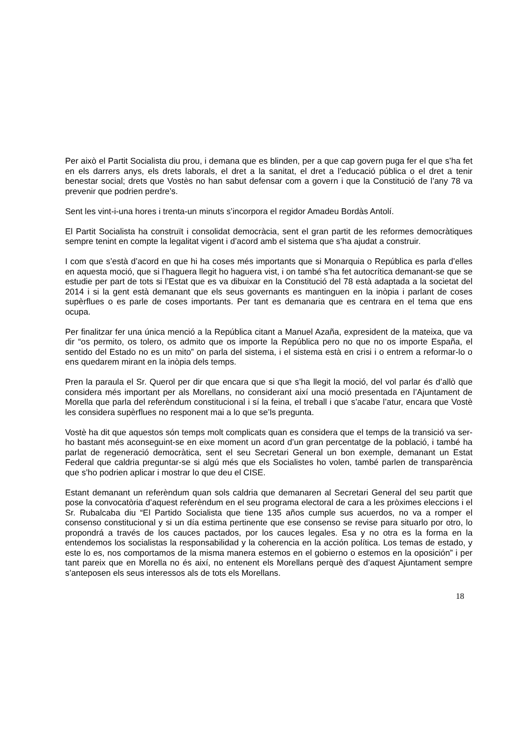Per això el Partit Socialista diu prou, i demana que es blinden, per a que cap govern puga fer el que s’ha fet en els darrers anys, els drets laborals, el dret a la sanitat, el dret a l’educació pública o el dret a tenir benestar social; drets que Vostès no han sabut defensar com a govern i que la Constitució de l’any 78 va prevenir que podrien perdre’s.
Sent les vint-i-una hores i trenta-un minuts s’incorpora el regidor Amadeu Bordàs Antolí.
El Partit Socialista ha construït i consolidat democràcia, sent el gran partit de les reformes democràtiques sempre tenint en compte la legalitat vigent i d’acord amb el sistema que s’ha ajudat a construir.
I com que s’està d’acord en que hi ha coses més importants que si Monarquia o República es parla d’elles en aquesta moció, que si l’haguera llegit ho haguera vist, i on també s’ha fet autocrítica demanant-se que se estudie per part de tots si l’Estat que es va dibuixar en la Constitució del 78 està adaptada a la societat del 2014 i si la gent està demanant que els seus governants es mantinguen en la inòpia i parlant de coses supèrflues o es parle de coses importants. Per tant es demanaria que es centrara en el tema que ens ocupa.
Per finalitzar fer una única menció a la República citant a Manuel Azaña, expresident de la mateixa, que va dir “os permito, os tolero, os admito que os importe la República pero no que no os importe España, el sentido del Estado no es un mito” on parla del sistema, i el sistema està en crisi i o entrem a reformar-lo o ens quedarem mirant en la inòpia dels temps.
Pren la paraula el Sr. Querol per dir que encara que si que s’ha llegit la moció, del vol parlar és d’allò que considera més important per als Morellans, no considerant així una moció presentada en l’Ajuntament de Morella que parla del referèndum constitucional i sí la feina, el treball i que s’acabe l’atur, encara que Vostè les considera supèrflues no responent mai a lo que se’ls pregunta.
Vostè ha dit que aquestos són temps molt complicats quan es considera que el temps de la transició va ser-ho bastant més aconseguint-se en eixe moment un acord d’un gran percentatge de la població, i també ha parlat de regeneració democràtica, sent el seu Secretari General un bon exemple, demanant un Estat Federal que caldria preguntar-se si algú més que els Socialistes ho volen, també parlen de transparència que s’ho podrien aplicar i mostrar lo que deu el CISE.
Estant demanant un referèndum quan sols caldria que demanaren al Secretari General del seu partit que pose la convocatòria d’aquest referèndum en el seu programa electoral de cara a les pròximes eleccions i el Sr. Rubalcaba diu “El Partido Socialista que tiene 135 años cumple sus acuerdos, no va a romper el consenso constitucional y si un día estima pertinente que ese consenso se revise para situarlo por otro, lo propondrá a través de los cauces pactados, por los cauces legales. Esa y no otra es la forma en la entendemos los socialistas la responsabilidad y la coherencia en la acción política. Los temas de estado, y este lo es, nos comportamos de la misma manera estemos en el gobierno o estemos en la oposición” i per tant pareix que en Morella no és així, no entenent els Morellans perquè des d’aquest Ajuntament sempre s’anteposen els seus interessos als de tots els Morellans.
18